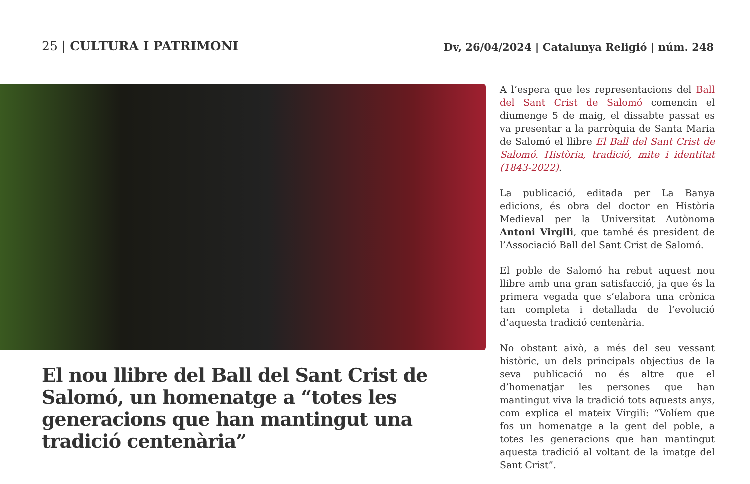25 | CULTURA I PATRIMONI
Dv, 26/04/2024 | Catalunya Religió | núm. 248
El nou llibre del Ball del Sant Crist de Salomó, un homenatge a “totes les generacions que han mantingut una tradició centenària”
A l’espera que les representacions del Ball del Sant Crist de Salomó comencin el diumenge 5 de maig, el dissabte passat es va presentar a la parròquia de Santa Maria de Salomó el llibre El Ball del Sant Crist de Salomó. Història, tradició, mite i identitat (1843-2022).
La publicació, editada per La Banya edicions, és obra del doctor en Història Medieval per la Universitat Autònoma Antoni Virgili, que també és president de l’Associació Ball del Sant Crist de Salomó.
El poble de Salomó ha rebut aquest nou llibre amb una gran satisfacció, ja que és la primera vegada que s’elabora una crònica tan completa i detallada de l’evolució d’aquesta tradició centenària.
No obstant això, a més del seu vessant històric, un dels principals objectius de la seva publicació no és altre que el d’homenatjar les persones que han mantingut viva la tradició tots aquests anys, com explica el mateix Virgili: “Volíem que fos un homenatge a la gent del poble, a totes les generacions que han mantingut aquesta tradició al voltant de la imatge del Sant Crist”.